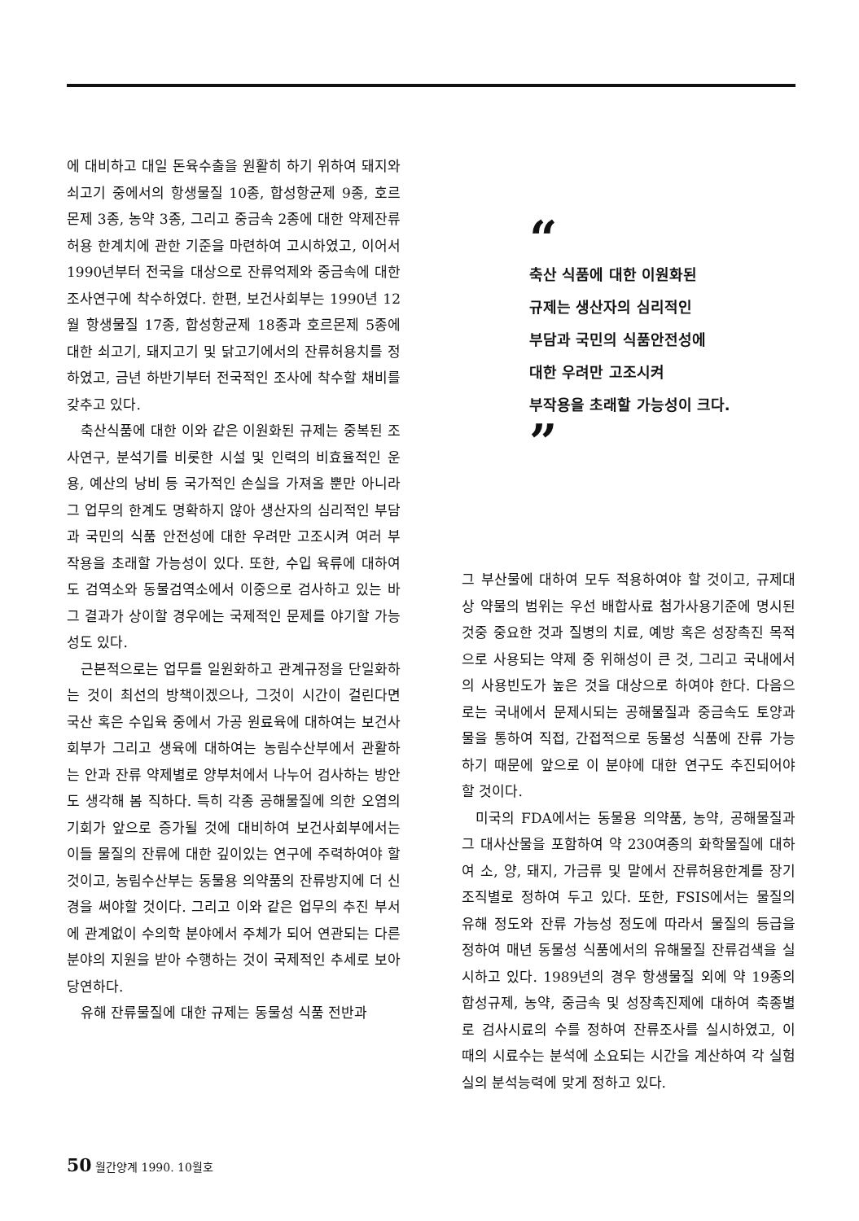에 대비하고 대일 돈육수출을 원활히 하기 위하여 돼지와 쇠고기 중에서의 항생물질 10종, 합성항균제 9종, 호르몬제 3종, 농약 3종, 그리고 중금속 2종에 대한 약제잔류 허용 한계치에 관한 기준을 마련하여 고시하였고, 이어서 1990년부터 전국을 대상으로 잔류억제와 중금속에 대한 조사연구에 착수하였다. 한편, 보건사회부는 1990년 12월 항생물질 17종, 합성항균제 18종과 호르몬제 5종에 대한 쇠고기, 돼지고기 및 닭고기에서의 잔류허용치를 정하였고, 금년 하반기부터 전국적인 조사에 착수할 채비를 갖추고 있다.
축산식품에 대한 이와 같은 이원화된 규제는 중복된 조사연구, 분석기를 비롯한 시설 및 인력의 비효율적인 운용, 예산의 낭비 등 국가적인 손실을 가져올 뿐만 아니라 그 업무의 한계도 명확하지 않아 생산자의 심리적인 부담과 국민의 식품 안전성에 대한 우려만 고조시켜 여러 부작용을 초래할 가능성이 있다. 또한, 수입 육류에 대하여도 검역소와 동물검역소에서 이중으로 검사하고 있는 바 그 결과가 상이할 경우에는 국제적인 문제를 야기할 가능성도 있다.
근본적으로는 업무를 일원화하고 관계규정을 단일화하는 것이 최선의 방책이겠으나, 그것이 시간이 걸린다면 국산 혹은 수입육 중에서 가공 원료육에 대하여는 보건사회부가 그리고 생육에 대하여는 농림수산부에서 관활하는 안과 잔류 약제별로 양부처에서 나누어 검사하는 방안도 생각해 봄 직하다. 특히 각종 공해물질에 의한 오염의 기회가 앞으로 증가될 것에 대비하여 보건사회부에서는 이들 물질의 잔류에 대한 깊이있는 연구에 주력하여야 할 것이고, 농림수산부는 동물용 의약품의 잔류방지에 더 신경을 써야할 것이다. 그리고 이와 같은 업무의 추진 부서에 관계없이 수의학 분야에서 주체가 되어 연관되는 다른 분야의 지원을 받아 수행하는 것이 국제적인 추세로 보아 당연하다.
유해 잔류물질에 대한 규제는 동물성 식품 전반과
“
축산 식품에 대한 이원화된
규제는 생산자의 심리적인
부담과 국민의 식품안전성에
대한 우려만 고조시켜
부작용을 초래할 가능성이 크다.
”
그 부산물에 대하여 모두 적용하여야 할 것이고, 규제대상 약물의 범위는 우선 배합사료 첨가사용기준에 명시된 것중 중요한 것과 질병의 치료, 예방 혹은 성장촉진 목적으로 사용되는 약제 중 위해성이 큰 것, 그리고 국내에서의 사용빈도가 높은 것을 대상으로 하여야 한다. 다음으로는 국내에서 문제시되는 공해물질과 중금속도 토양과 물을 통하여 직접, 간접적으로 동물성 식품에 잔류 가능하기 때문에 앞으로 이 분야에 대한 연구도 추진되어야 할 것이다.
미국의 FDA에서는 동물용 의약품, 농약, 공해물질과 그 대사산물을 포함하여 약 230여종의 화학물질에 대하여 소, 양, 돼지, 가금류 및 말에서 잔류허용한계를 장기 조직별로 정하여 두고 있다. 또한, FSIS에서는 물질의 유해 정도와 잔류 가능성 정도에 따라서 물질의 등급을 정하여 매년 동물성 식품에서의 유해물질 잔류검색을 실시하고 있다. 1989년의 경우 항생물질 외에 약 19종의 합성규제, 농약, 중금속 및 성장촉진제에 대하여 축종별로 검사시료의 수를 정하여 잔류조사를 실시하였고, 이 때의 시료수는 분석에 소요되는 시간을 계산하여 각 실험실의 분석능력에 맞게 정하고 있다.
50 월간양계 1990. 10월호